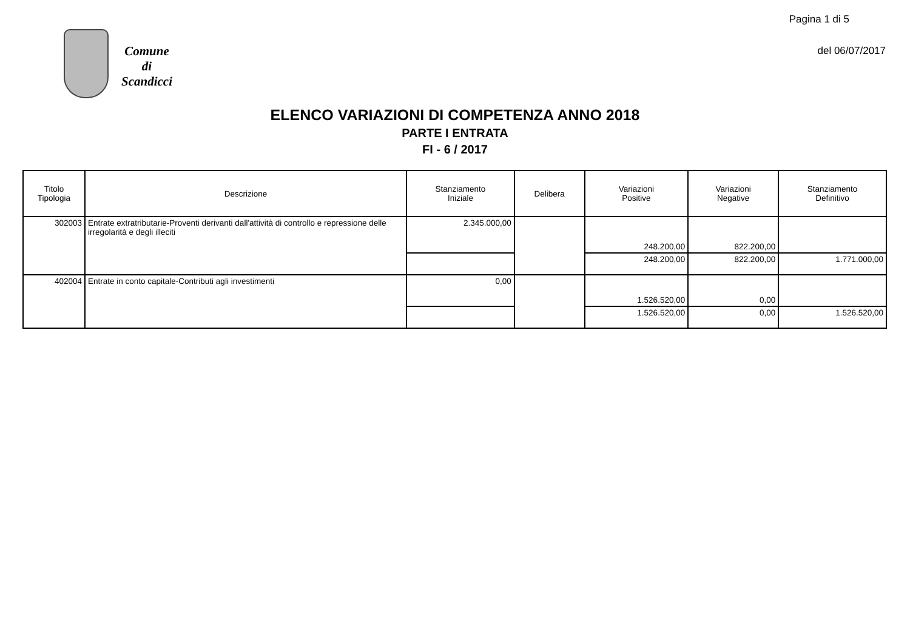Pagina 1 di 5
del 06/07/2017
Comune
di
Scandicci
ELENCO VARIAZIONI DI COMPETENZA ANNO 2018
PARTE I ENTRATA
FI - 6 / 2017
| Titolo Tipologia | Descrizione | Stanziamento Iniziale | Delibera | Variazioni Positive | Variazioni Negative | Stanziamento Definitivo |
| --- | --- | --- | --- | --- | --- | --- |
| 302003 | Entrate extratributarie-Proventi derivanti dall'attività di controllo e repressione delle irregolarità e degli illeciti | 2.345.000,00 | | 248.200,00 | 822.200,00 | |
| | | | | 248.200,00 | 822.200,00 | 1.771.000,00 |
| 402004 | Entrate in conto capitale-Contributi agli investimenti | 0,00 | | 1.526.520,00 | 0,00 | |
| | | | | 1.526.520,00 | 0,00 | 1.526.520,00 |